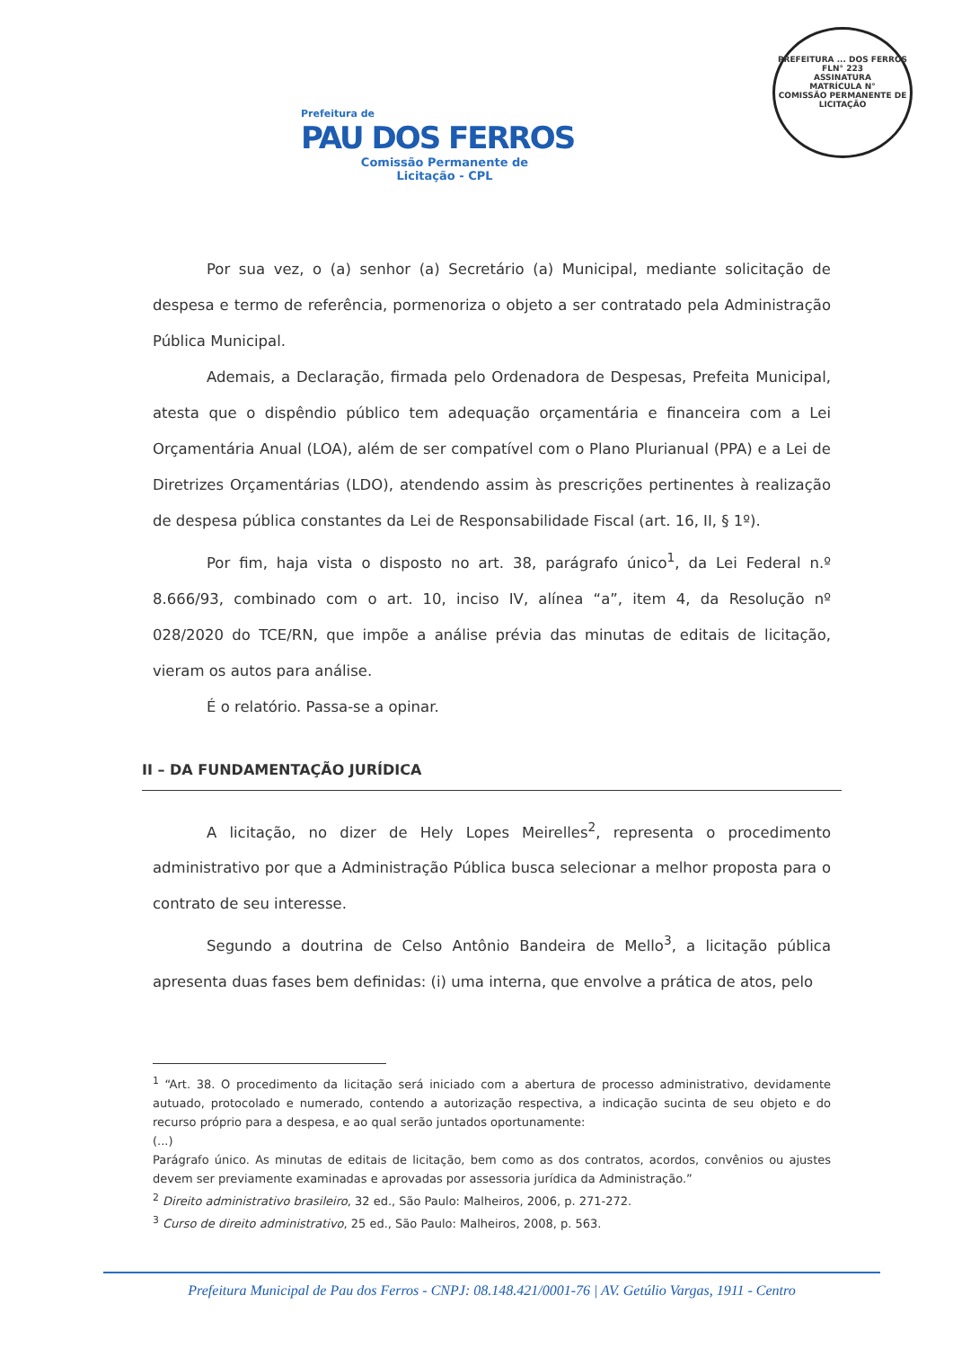PREFEITURA ... DOS FERROS
FLN° 223
ASSINATURA
MATRÍCULA N°
COMISSÃO PERMANENTE DE LICITAÇÃO
Prefeitura de
PAU DOS FERROS
Comissão Permanente de Licitação - CPL
Por sua vez, o (a) senhor (a) Secretário (a) Municipal, mediante solicitação de despesa e termo de referência, pormenoriza o objeto a ser contratado pela Administração Pública Municipal.
Ademais, a Declaração, firmada pelo Ordenadora de Despesas, Prefeita Municipal, atesta que o dispêndio público tem adequação orçamentária e financeira com a Lei Orçamentária Anual (LOA), além de ser compatível com o Plano Plurianual (PPA) e a Lei de Diretrizes Orçamentárias (LDO), atendendo assim às prescrições pertinentes à realização de despesa pública constantes da Lei de Responsabilidade Fiscal (art. 16, II, § 1º).
Por fim, haja vista o disposto no art. 38, parágrafo único<sup>1</sup>, da Lei Federal n.º 8.666/93, combinado com o art. 10, inciso IV, alínea “a”, item 4, da Resolução nº 028/2020 do TCE/RN, que impõe a análise prévia das minutas de editais de licitação, vieram os autos para análise.
É o relatório. Passa-se a opinar.
II – DA FUNDAMENTAÇÃO JURÍDICA
A licitação, no dizer de Hely Lopes Meirelles<sup>2</sup>, representa o procedimento administrativo por que a Administração Pública busca selecionar a melhor proposta para o contrato de seu interesse.
Segundo a doutrina de Celso Antônio Bandeira de Mello<sup>3</sup>, a licitação pública apresenta duas fases bem definidas: (i) uma interna, que envolve a prática de atos, pelo
<sup>1</sup> “Art. 38. O procedimento da licitação será iniciado com a abertura de processo administrativo, devidamente autuado, protocolado e numerado, contendo a autorização respectiva, a indicação sucinta de seu objeto e do recurso próprio para a despesa, e ao qual serão juntados oportunamente:
(...)
Parágrafo único. As minutas de editais de licitação, bem como as dos contratos, acordos, convênios ou ajustes devem ser previamente examinadas e aprovadas por assessoria jurídica da Administração.”
<sup>2</sup> Direito administrativo brasileiro, 32 ed., São Paulo: Malheiros, 2006, p. 271-272.
<sup>3</sup> Curso de direito administrativo, 25 ed., São Paulo: Malheiros, 2008, p. 563.
Prefeitura Municipal de Pau dos Ferros - CNPJ: 08.148.421/0001-76 | AV. Getúlio Vargas, 1911 - Centro